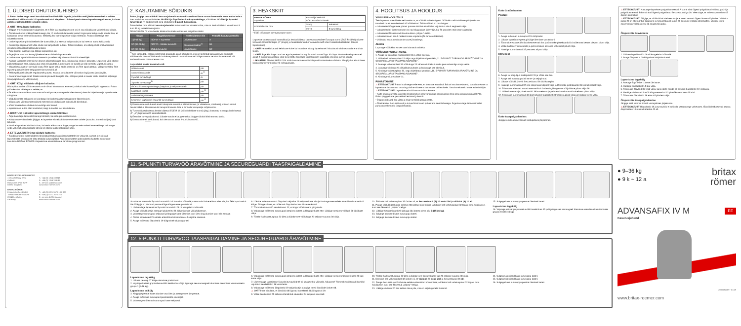1. ÜLDISED OHUTUSJUHISED
⚠ Palun leidke aega need korraldused hoolikalt läbi lugeda ja hoidke neid järelevaatamiseks selleks ettenähtud säilituskotis 14 lapseistmel alati käepärast. Juhend peab olema lapseistmega kaasas, kui see antakse kolmandatele isikutele edasi.
⚠ OHT! Oma lapse kaitseks:
• Jälgige enne sõidukiuste sulgemist, et ei Teie last ega lapseistme osi ei saa sõidukiuste vahele kinni kiiluda.
• Õnnetuse korral kokkupõrkekiirusega üle 10 km/h võib lapseiste teatud tingimustel kahjustada saada ilma, et kahjustus oleks vahetult äratuntav. Sellisel juhul tuleb lapseiste välja vahetada. Palun utiliseerige see nõuetekohaselt.
• Laske lapseiste põhimõtteliselt üle kontrollida, kui see sai kahjustada (nt kui see on maha kukkunud).
• Kontrollige regulaarselt kõiki olulisi osi kahjustuste suhtes. Tehke kindlaks, et eelkõige kõik mehaanilised detailid on täiuslikult talitlusvõimelised.
• Ärge kunagi määrige ega õlitage lapseistme osi.
• Ärge jätke oma last kunagi järelevalveta sõidukis lapseistmele.
• Laske oma lapsel sõidukisse siseneda ja sellest väljuda eranditult kõnniteeküljelt.
• Kaitske lapseistet intensiivse otsese päikesekiirguse eest, niikaua kui seda ei kasutata. Lapseiste võib otsese päikesekiirguse eest, niikaua kui seda ei kasutata. Lapse nahk on tundlik ja võib seetõttu vigastusi saada.
• Mida tihedamalt on turvavöö vastu Teie lapse keha, seda paremini on Teie laps kaitstud. Vältige seetõttu Teie lapsele paksude riiete selgapanemist turvavöö all.
• Tehke pikkadel sõitudel regulaarselt pause, et anda oma lapsele võimalus ringi joosta ja mängida.
• Kasutamine tagaistmel: lükake esiiste piisavalt kaugele ette, et lapse jalad ei saaks vastu esiistme seljatuge lüüa (vigastusohu vältimiseks).
⚠ OHT! Kõigi sõidukis viibijate kaitseks:
Hädapidurdamise või õnnetuse korral võivad kinnitamata esemed ja isikud teisi kaassõitjaid vigastada. Palun pöörake alati tähelepanu sellele, et...
• Te ei kasuta muid koormust vastuvõtvaid puutepunkte peale käesolevas juhendis kirjeldatute ja lapseistmele märgitute.
• sõidukiistmete seljatoed on kinnitatud (nt ümberklapitava tagaistme fikseerimine).
• kõik rasked või teravaservalised esemed on sõidukis (nt mütsiriiulil) kinnitatud.
• kõik inimesed on sõidukis turvavööga kinnitatud.
• lapseiste on autos alati kinnitatud, isegi kui selles last ei sõidutata.
⚠ HOIATUS! Kaitseks lapseistmega ümberkäimisel:
• Ärge kasutage lapseistet kunagi lahtiselt, ka mitte prooviistumiseks.
• Kahjustuste vältimiseks jälgige, et lapseiste ei oleks kõvade esemete vahele (autouks, istmesiinid jne) kinni kiilunud.
• Hoidke lapseistet kindlas kohas, kui seda ei kasutata. Ärge pange istmele raskeid esemeid ega ladustage seda vahetult soojusallikate kõrval või otsese päikesekiirguse käes.
⚠ ETTEVAATUST! Oma sõiduki kaitseks:
• Tundlikumatest materjalidest valmistatud teatud auto istmekatetele (nt veluurist, nahast jne) võivad lapseistmete kasutamise tõttu tekkida kulumisjäljed. Auto istmekatete optimaalseks kaitseks soovitame kasutada BRITAX RÖMER-i lapseistme aluskatet meie tarvikute programmist.
BRITAX EXCELSIOR LIMITED
1 Churchill Way West
Andover
Hampshire SP10 3UW
United Kingdom
BRITAX RÖMER
Kindersicherheit GmbH
Theodor-Heuss-Straße 9
89340 Leipheim
Germany
T.: +44 (0) 1264 333343
F.: +44 (0) 1264 334146
E.: service.uk@britax.com
www.britax-roemer.com
T.: +49 (0) 8221 3670-199/-299
F.: +49 (0) 8221 3670-210
E.: service.de@britax.com
www.britax-roemer.com
2. KASUTAMINE SÕIDUKIS
Palun järgige oma sõiduki kasutusjuhendis esitatud korraldusi laste turvasüsteemide kasutamise kohta. Istet saab kasutada sõidukites ISOFIX-i ja Top-Tether-i ankrupunktidega, sõidukites ISOFIX-i ja 3-punkti turvavööga (vt tüübiloendit) ning sõidukites 3-punkti turvavööga.
Palun leidke oma sõiduki kasutusjuhendist informatsiooni istmete kohta, mis on heaks kiidetud kaaluklassi 9 kuni 36 kg lapseistmete jaoks.
ADVANSAFIX IV M on heaks kiidetud kolmeks erinevaks paigaldusviisiks:
| Grupp | Paigaldusmeetod | Heakskiitmise viis | Peatükk kasutusjuhendis |
| --- | --- | --- | --- |
| 1 (9-18 kg) | ISOFIX + TopTether | universaalne | A |
| 2/3 (15-36 kg) | ISOFIT + sõiduki turvavöö | pooluniversaalne<sup>a)</sup> | B1 |
| 2/3 (15-36 kg) | sõiduki turvavöö | universaalne | B2 |
<sup>a)</sup> See tähendab, et lapseistet tohib kasutada ainult sõidukites, mis on loetletud kaasasolevas sõidukite tüübiloendis. Seda tüübiloendit hoitakse pidevalt uusimal tasemel. Kõige uuema versiooni saate meilt või aadressilt www.britax-roemer.com
Lapseistet saate kasutada nii:
| sõidusuunas | jah |
| vastu sõidusuunda | ei <sup>1)</sup> |
| 2-punkti turvavööga | ei |
| 3-punkti turvavööga<sup>2)</sup> | jah |
| ISOFIX-i kinnituspunktidega (istepinna ja seljatoe vahel) | jah |
| kaassõitja istmel | jah <sup>3)</sup> |
| välimistel tagaistmetel | jah |
| keskmisel tagaistmel (3-punkti turvavööga) | jah <sup>4)</sup> |
1) Kasutamine on lubatud ainult tahapoole suunatud sõidukiistmel (nt väikebuss, minibuss), mis on samuti heaks kiidetud täiskasvanute transportimiseks. Iste ei tohi olla turvapadja mõjutsoonis.
2) Turvavöö peab olema heaks kiidetud ECE R 16 (või võrdväärse normi) järgi, äratuntav nt rangja ümbritsetud „E“, „e“ järgi turvavöö kontrollietiketil.
3) Eesmise turvapadja korral: Lükake autoiste kaugele taha, järgige sõiduki käsiraamatu juhist.
4) Kasutamine ei ole lubatud, kui olemas on ainult 2-punkti turvavöö.
3. HEAKSKIIT
| BRITAX RÖMER Lapseiste | Kontroll ja heakskiit ECE* R 44/04 kohaselt | |
| ADVANSAFIX IV M | Grupp | Kehakaal |
| | I+II+III | 9 kuni 36 kg |
* ECE = Euroopa turvavarustuse norm
Lapseiste on teostatud, kontrollitud ja heaks kiidetud laste turvaseadiste Euroopa normi (ECE R 44/04) nõuete kohaselt. Kontrollmärgis „E“ (ringis) ja heakskiidunumber asuvad oranži värvi heakskiidukleebisel (kleeps lapseistmel).
⚠ OHT! Heakskiit kaotab kehtivuse kohe kui muudate midagi lapseistmel. Muudatusi tohib teostada eranditult tootja.
⚠ OHT! Ärge kinnitage oma last ega lapseistet kunagi 2-punkti turvavööga. Kui laps kinnitatakse lapseistmel ainult 2-punkti turvavööga, võib ta seetõttu õnnetuse korral raskelt vigastada või isegi surma saada.
⚠ HOIATUS! ADVANSAFIX IV M tohib kasutada eranditult lapse kinnitamiseks sõidukis. Mingil juhul ei sobi see kodus istumisvahendiks või mänguasjaks.
4. HOOLITSUS JA HOOLDUS
VÖÖLUKU HOOLITSUS
Teie lapse ohutuse üheks eelduseks on, et vöölukk talitleb õigesti. Vöölukku talitlushäirete põhjuseks on tavaliselt mustuseladestised või võõrkehad. Talitlushäired on muuhulgas:
• Lukukeeled tõugatakse pärast punase lahtilukustusklahvi vajutamist ainult aeglaselt välja.
• Lukukeeled ei fikseeru enam (st nad tõugatakse jälle välja, kui Te proovite neid sisse vajutada).
• Lukukeeled fikseeruvad ilma kuuldava „klõpsu“-helita.
• Lukukeeli saab ainult raskesti sisse vajutada (Te tunnete takistust).
• Vöölukku saab avada ainult suure jõutarbega.
Abinõu
Loputage vöölukku, et see taas laitmatult talitleks:
VÖÖLUKU PUHASTAMINE
1. Avage tal kasjulgur niudepolstril 31 ja võtke see ära.
2. Võtke hall vahetusplaat 32 välja nagu kirjeldatud peatükis „11. 5-PUNKTI TURVAVÖÖ ÄRAVÕTMINE JA SECUREGUARDI TAASPAIGALDAMINE“.
3. Asetage vahetusplaat 32 vöölukuga 20 vähemalt üheks tunniks pesuvahendiga sooja vette.
4. Loputage vöölukk 20 põhjalikult puhtaks ja kuivatage see täielikult.
5. Kinnitage vahetusplaat 32, nagu kirjeldatud peatükis „11. 5-PUNKTI TURVAVÖÖ ÄRAVÕTMINE JA SECUREGUARDI TAASPAIGALDAMINE“.
6. Kinnitage niudepolster 31.
PUHASTAMINE
⚠ ETTEVAATUST Palun hoolitsege selle eest, et kasutate eranditult Britaxi varuistmekatteid, kuna istmekate on lapseistme lahutamatu osa ning oluline süsteemi laitmatuks talitlemiseks. Varuistmekatteid saate edasimüüjalt.
⚠ ETTEVAATUST! Lapseistet ei tohi kasutada ilma katteta.
• Katte saab ära võtta ja pesta õrnatoimelise pesuvahendiga pesumasina õrna pesu programmiga (30 °C). Palun järgige katte pesuetiketil esitatud juhendit.
• Õlapolstrid saab ära võtta ja leige seebilahusega pesta.
• Plastdetaile, SecureGuardi ja turvavöösid saab puhastada seebilahusega. Ärge kasutage teravatoimelisi puhastusvahendeid (nagu lahustid).
Katte äratõmbamine
Peatugi
1. Avage mõlemad surunupud 33 vööpiludel.
2. Lükake lapseistme peatugi kõige ülemisse positsiooni.
3. Tõmmake elastne äär ülalt kesteservalt ära ja tõmmake pistekaardid 34 mõlemast kestas olevast pilust välja.
4. Võtke katteserv istmekesta ja pehmenduse konsooli vahelisest pilust välja.
5. Haakige kummiaasad 35 peatoest allpool välja.
Istmekest
6. Avage tal kasjulgur niudepolstril 31 ja võtke see ära.
7. Avage neli surunuppu 36 istme- ja seljapinnal.
8. Lükake vöölukk 20 või SecureGuard 26 läbi kattepilu.
9. Haakige kummiaasad 37 ees istepinnast allpool välja ja tõmmake pistekaardid 38 istmekestast välja.
10. Tõmmake elastsed aasad ettevaatlikult ümberringi kulgevate vööjuhikute pilust välja 28.
11. Võtke katteserv ja pistekaardid 39 istmekesta ja pehmenduse konsooli vahelisest pilust välja.
12. Tõmmake kummiaasad 40 ülalt seljatoe tagaküljelt istmekesta pilust välja ja haakige need välja.
Katte taaspaigaldamine:
Järgige neid samme lihtsalt vastupidises järjekorras.
⚠ ETTEVAATUST! Kasutage lapseistet paigaldusmeetodi A korral alati õigesti paigaldatud vöölukuga 20 ja paigaldusmeetodi B korral alati õigesti paigaldatud SecureGuardiga 26. Veenduge, et vahetuspannal on 45 õigesti kinnitatud.
⚠ ETTEVAATUST! Jälgige, et vöölindid ei ole keerdus ja et need asuvad õigesti katte vööpiludes. Vööluku jaoks 20 on ette nähtud tagumine ja SecureGuardi jaoks 26 eesmine vööpilu istmekattes. Vööpilu istme esiserval on vöösüsteemi 22 seadevöö jaoks.
Õlapolstrite äravõtmine
1. Lõdvendage õlavööd 08 nii kaugele kui võimalik.
2. Avage õlapolstrid 19 külgmistel takjakinnitustel.
Lapseistme tagakülg
3. Asetage Top Tether 13 ette üle istme.
4. Haakige säilituskott 14 ülal välja.
5. Tõmmake õlavööd 08 veidi välja, kuni näete nende all olevaid õlapolstrite 19 vööaasu.
6. Haakige vööaasad õlavöö kõrguseseaduri 41 plastfiksaatoritest 42 lahti.
7. Tõmmake õlapolstrid 19 ette vööpiludest välja.
Õlapolstrite taaspaigaldamine
Järgige neid samme lihtsalt vastupidises järjekorras.
⚠ ETTEVAATUST Õlapolstrid 19 ja turvavööd ei tohi olla keerdus ega vahetuses. Õlavööd 08 peavad asuma õlapolstrites 19 musta katteriba 43 all.
11. 5-PUNKTI TURVAVÖÖ ÄRAVÕTMINE JA SECUREGUARDI TAASPAIGALDAMINE
Soovitame kasutada 5-punkti turvavööd nii kaua kui võimalik ja teostada ümberehitus alles siis, kui Teie laps kaalub üle 15 kg ja on jõudnud peatoe kõige kõrgemasse positsiooni.
1. Lõdvendage lapseistme 5-punkti turvavööd 09 nii kaugele kui võimalik.
2. Avage vöölukk 20 ja asetage lukukeeled 21 külgmistesse vööjuhikutesse.
3. Vabastage surunupud seljaosal ja klappige katte ülemine pool üles ning alumine pool alla eemale.
4. Pistke lukukeeled 21 selleks ettenähtud süvendisse 44 seljatoe siseosal.
5. Avage mõlemad õlapolstrid 19 külgmistel takjasulguritel.
6. Lükake mõlema avatud õlapolstri takjariba 19 seljatoe katte alla ja kinnitage see selleks ettenähtud sametlindi külge. Pidage silmas, et mõlemad õlapolstri ei asu üksteise kohal.
7. Tõmmake turvavöö seadeirmast 22, et kogu vöösüsteemi pingutada.
8. Vabastage mõlemad surunupud istepinna kattelt ja klappige katte ette. Lükkige seejures vöölukk 20 läbi katte välja.
9. Tõstke hall vahetusplaat 32 üles ja lükake see vöölukuga 20 seljatoe suunas 30 välja.
10. Pöörake hall vahetusplaat 32 ümber nii, et SecureGuard (B) 26 asub ülal ja vöölukk (A) 20 all.
11. Pange vöölukk 20 hoiule selleks ettenähtud süvendisse ja lükake hall vahetusplaat 32 tagasi oma hoidikusse, kuni see fikseerub „klõpsu“-heliga.
12. Lükkige SecureGuard 26 lipikuga läbi kattes oleva pilu B (15-36 kg).
13. Sulgege alumised kaks surunuppu kattel.
14. Sulgege ülemised kaks surunuppu kattel.
15. Sulgege kaks surunuppu peatoe ülemisel kattel.
Lapseistme tagakülg
16. Vajutage kaitset grupivahetus-lüliti keskkohas 45 ja liigutage see samaagselt ülemisse asendisse kasutamiseks grupis 2/3 (15-36 kg).
12. 5-PUNKTI TURVAVÖÖ TAASPAIGALDAMINE JA SECUREGUARDI ÄRAVÕTMINE
Lapseistme tagakülg
1. Lükake peatugi 07 kõige alumisse positsiooni.
2. Vajutage kaitset grupivahetus-lüliti keskkohas 45 ja liigutage see samaagselt alumisse asendisse kasutamiseks grupis 1 (9-18 kg).
Lapseistme esikülg
3. Klappige peatoe katte alumine osa üles ja asetage see üle peatoe.
4. Avage mõlemad surunupud peatoekatte siseküljel.
5. Vabastage mõlemad surunupud katte seljaosal.
6. Vabastage mõlemad surunupud istepinna kattelt ja klappige katte ette. Lükkige seejures SecureGuard 26 läbi katte välja.
7. Lõdvendage lapseistme 5-punkti turvavööd 09 nii kaugele kui võimalik. Nõuanne! Tõmmake mõlemad õlavööd vajutatud seadeklahvi 18 korral ette.
8. Vabastage mõlemad õlapolstrid 19 takjaribalt ja klappige need õlavööde ümber 08.
⚠ OHT Tehke kindlaks, et õlavööd 08 liiguvad korrektselt läbi õlapolstri 19.
9. Võtke lukukeeled 21 selleks ettenähtud süvendist 44 seljatoe siseosalt.
10. Tõstke hall vahetusplaat 32 üles ja lükake see SecureGuard-iga 26 seljatoe suunas 30 välja.
11. Keerake hall vahetusplaat 32 ümber nii, et vöölukk 20 asub ülal ja SecureGuard 26 all.
12. Pange SecureGuard 26 hoiule selleks ettenähtud süvendisse ja lükake hall vahetusplaat 32 tagasi oma hoidikusse, kuni see fikseerub „klõpsu“-heliga.
13. Lükkige vöölukk 20 läbi kattes oleva pilu, mis on seljatugedele lähemal.
14. Sulgege alumised kaks surunuppu kattel.
15. Sulgege ülemised kaks surunuppu kattel.
16. Sulgege kaks surunuppu peatoe ülemisel kattel.
● 9–36 kg
● 9 k ~ 12 a
britax
römer
ADVANSAFIX IV M
EE
Kasutusjuhend
2000032369 - 01/19
www.britax-roemer.com